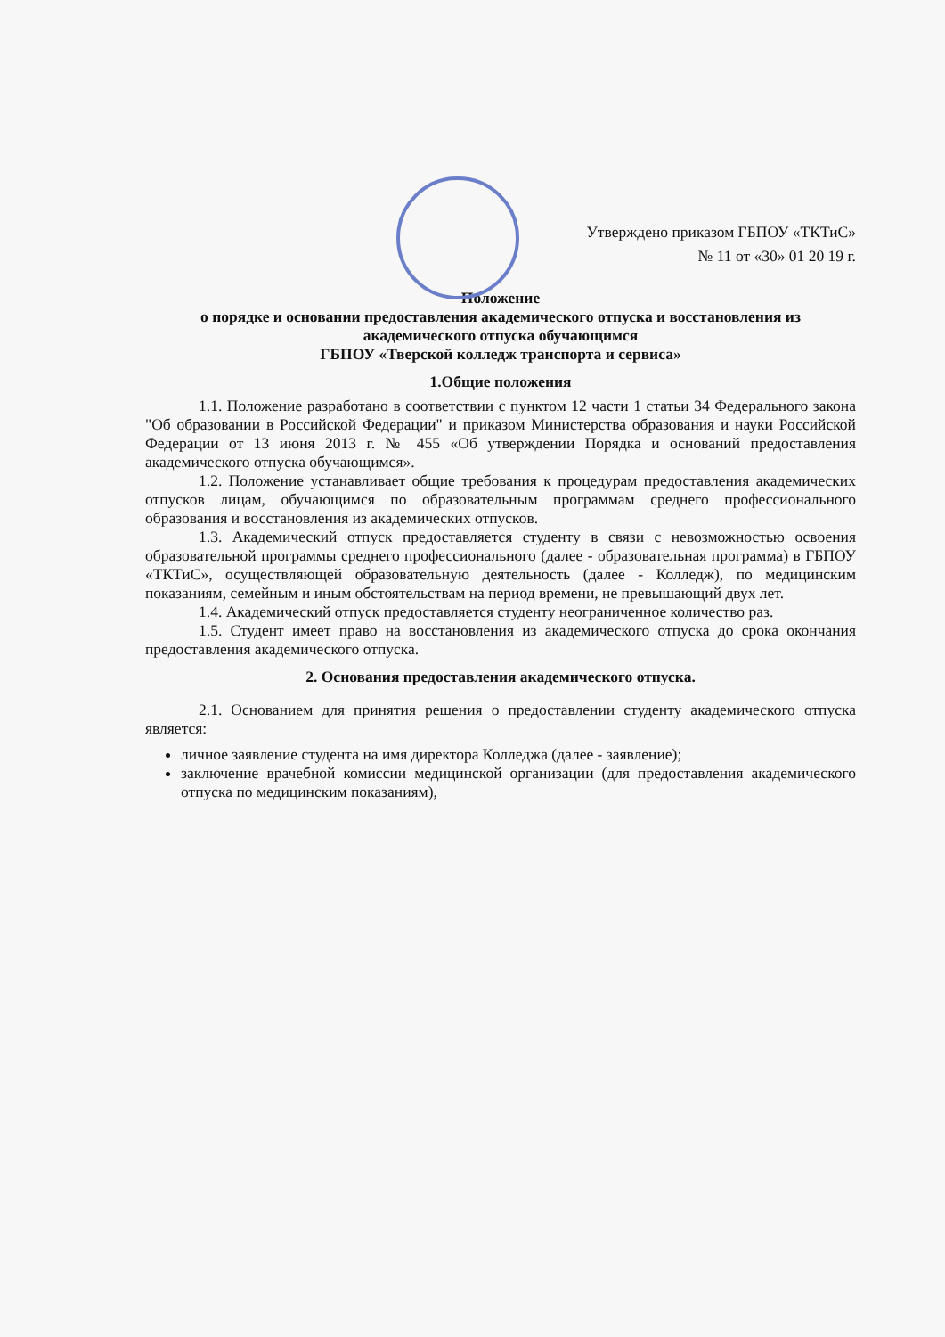Утверждено приказом ГБПОУ «ТКТиС»
№ 11 от «30» 01 20 19 г.
Положение
о порядке и основании предоставления академического отпуска и восстановления из академического отпуска обучающимся
ГБПОУ «Тверской колледж транспорта и сервиса»
1.Общие положения
1.1. Положение разработано в соответствии с пунктом 12 части 1 статьи 34 Федерального закона "Об образовании в Российской Федерации" и приказом Министерства образования и науки Российской Федерации от 13 июня 2013 г. № 455 «Об утверждении Порядка и оснований предоставления академического отпуска обучающимся».
1.2. Положение устанавливает общие требования к процедурам предоставления академических отпусков лицам, обучающимся по образовательным программам среднего профессионального образования и восстановления из академических отпусков.
1.3. Академический отпуск предоставляется студенту в связи с невозможностью освоения образовательной программы среднего профессионального (далее - образовательная программа) в ГБПОУ «ТКТиС», осуществляющей образовательную деятельность (далее - Колледж), по медицинским показаниям, семейным и иным обстоятельствам на период времени, не превышающий двух лет.
1.4. Академический отпуск предоставляется студенту неограниченное количество раз.
1.5. Студент имеет право на восстановления из академического отпуска до срока окончания предоставления академического отпуска.
2. Основания предоставления академического отпуска.
2.1. Основанием для принятия решения о предоставлении студенту академического отпуска является:
личное заявление студента на имя директора Колледжа (далее - заявление);
заключение врачебной комиссии медицинской организации (для предоставления академического отпуска по медицинским показаниям),